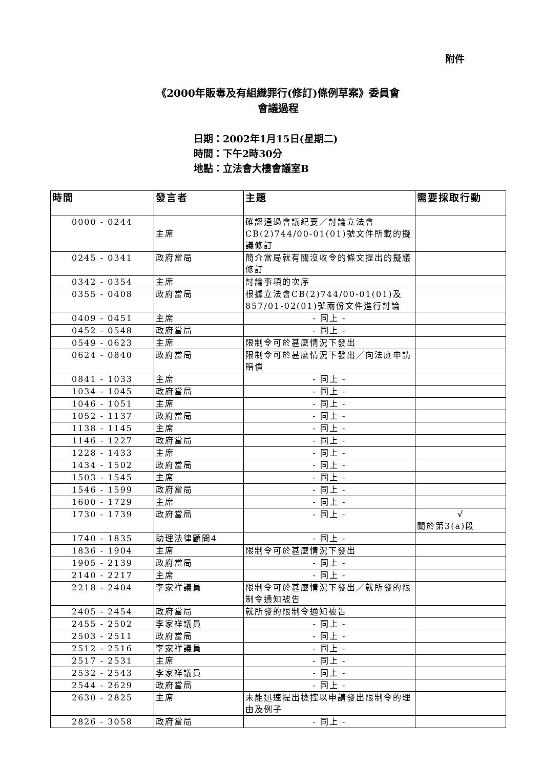附件
《2000年販毒及有組織罪行(修訂)條例草案》委員會
會議過程
日期：2002年1月15日(星期二)
時間：下午2時30分
地點：立法會大樓會議室B
| 時間 | 發言者 | 主題 | 需要採取行動 |
| --- | --- | --- | --- |
| 0000 - 0244 | 主席 | 確認通過會議紀要／討論立法會CB(2)744/00-01(01)號文件所載的擬議修訂 | |
| 0245 - 0341 | 政府當局 | 簡介當局就有關沒收令的條文提出的擬議修訂 | |
| 0342 - 0354 | 主席 | 討論事項的次序 | |
| 0355 - 0408 | 政府當局 | 根據立法會CB(2)744/00-01(01)及857/01-02(01)號兩份文件進行討論 | |
| 0409 - 0451 | 主席 | - 同上 - | |
| 0452 - 0548 | 政府當局 | - 同上 - | |
| 0549 - 0623 | 主席 | 限制令可於甚麼情況下發出 | |
| 0624 - 0840 | 政府當局 | 限制令可於甚麼情況下發出／向法庭申請賠償 | |
| 0841 - 1033 | 主席 | - 同上 - | |
| 1034 - 1045 | 政府當局 | - 同上 - | |
| 1046 - 1051 | 主席 | - 同上 - | |
| 1052 - 1137 | 政府當局 | - 同上 - | |
| 1138 - 1145 | 主席 | - 同上 - | |
| 1146 - 1227 | 政府當局 | - 同上 - | |
| 1228 - 1433 | 主席 | - 同上 - | |
| 1434 - 1502 | 政府當局 | - 同上 - | |
| 1503 - 1545 | 主席 | - 同上 - | |
| 1546 - 1599 | 政府當局 | - 同上 - | |
| 1600 - 1729 | 主席 | - 同上 - | |
| 1730 - 1739 | 政府當局 | - 同上 - | √ 關於第3(a)段 |
| 1740 - 1835 | 助理法律顧問4 | - 同上 - | |
| 1836 - 1904 | 主席 | 限制令可於甚麼情況下發出 | |
| 1905 - 2139 | 政府當局 | - 同上 - | |
| 2140 - 2217 | 主席 | - 同上 - | |
| 2218 - 2404 | 李家祥議員 | 限制令可於甚麼情況下發出／就所發的限制令通知被告 | |
| 2405 - 2454 | 政府當局 | 就所發的限制令通知被告 | |
| 2455 - 2502 | 李家祥議員 | - 同上 - | |
| 2503 - 2511 | 政府當局 | - 同上 - | |
| 2512 - 2516 | 李家祥議員 | - 同上 - | |
| 2517 - 2531 | 主席 | - 同上 - | |
| 2532 - 2543 | 李家祥議員 | - 同上 - | |
| 2544 - 2629 | 政府當局 | - 同上 - | |
| 2630 - 2825 | 主席 | 未能迅速提出檢控以申請發出限制令的理由及例子 | |
| 2826 - 3058 | 政府當局 | - 同上 - | |